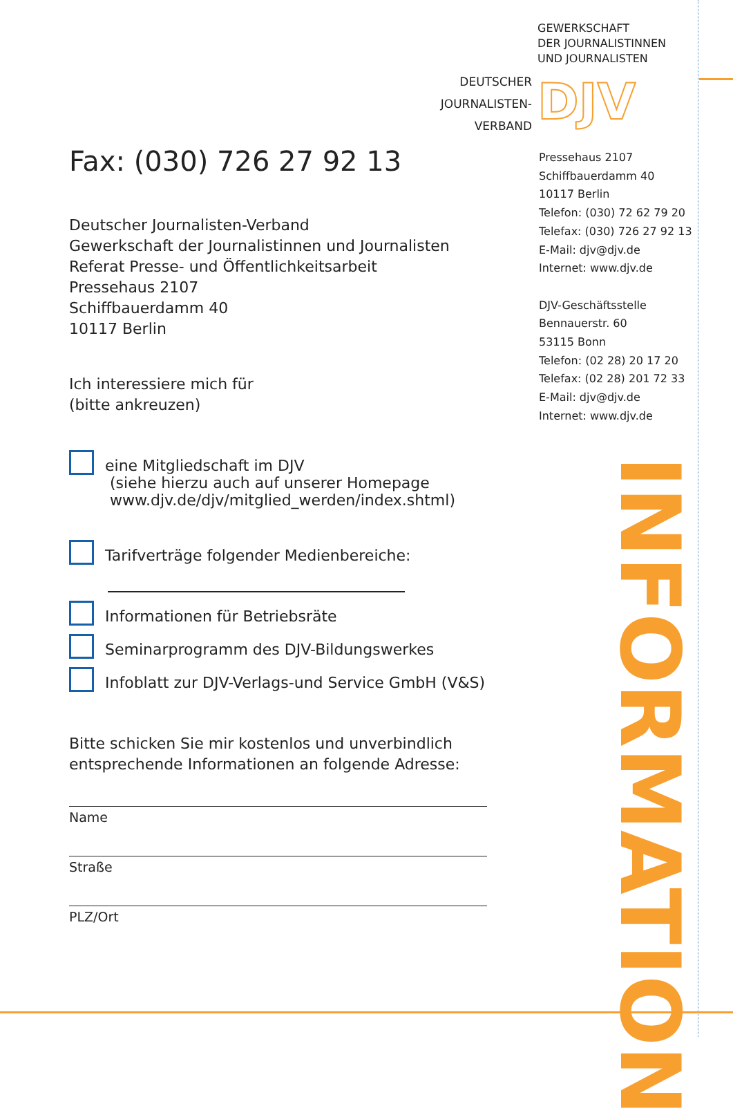GEWERKSCHAFT
DER JOURNALISTINNEN
UND JOURNALISTEN
DEUTSCHER
JOURNALISTEN-
VERBAND
DJV
Fax: (030) 726 27 92 13
Deutscher Journalisten-Verband
Gewerkschaft der Journalistinnen und Journalisten
Referat Presse- und Öffentlichkeitsarbeit
Pressehaus 2107
Schiffbauerdamm 40
10117 Berlin
Ich interessiere mich für
(bitte ankreuzen)
eine Mitgliedschaft im DJV
(siehe hierzu auch auf unserer Homepage
www.djv.de/djv/mitglied_werden/index.shtml)
Tarifverträge folgender Medienbereiche:
Informationen für Betriebsräte
Seminarprogramm des DJV-Bildungswerkes
Infoblatt zur DJV-Verlags-und Service GmbH (V&S)
Bitte schicken Sie mir kostenlos und unverbindlich
entsprechende Informationen an folgende Adresse:
Name
Straße
PLZ/Ort
Pressehaus 2107
Schiffbauerdamm 40
10117 Berlin
Telefon: (030) 72 62 79 20
Telefax: (030) 726 27 92 13
E-Mail: djv@djv.de
Internet: www.djv.de
DJV-Geschäftsstelle
Bennauerstr. 60
53115 Bonn
Telefon: (02 28) 20 17 20
Telefax: (02 28) 201 72 33
E-Mail: djv@djv.de
Internet: www.djv.de
INFORMATION